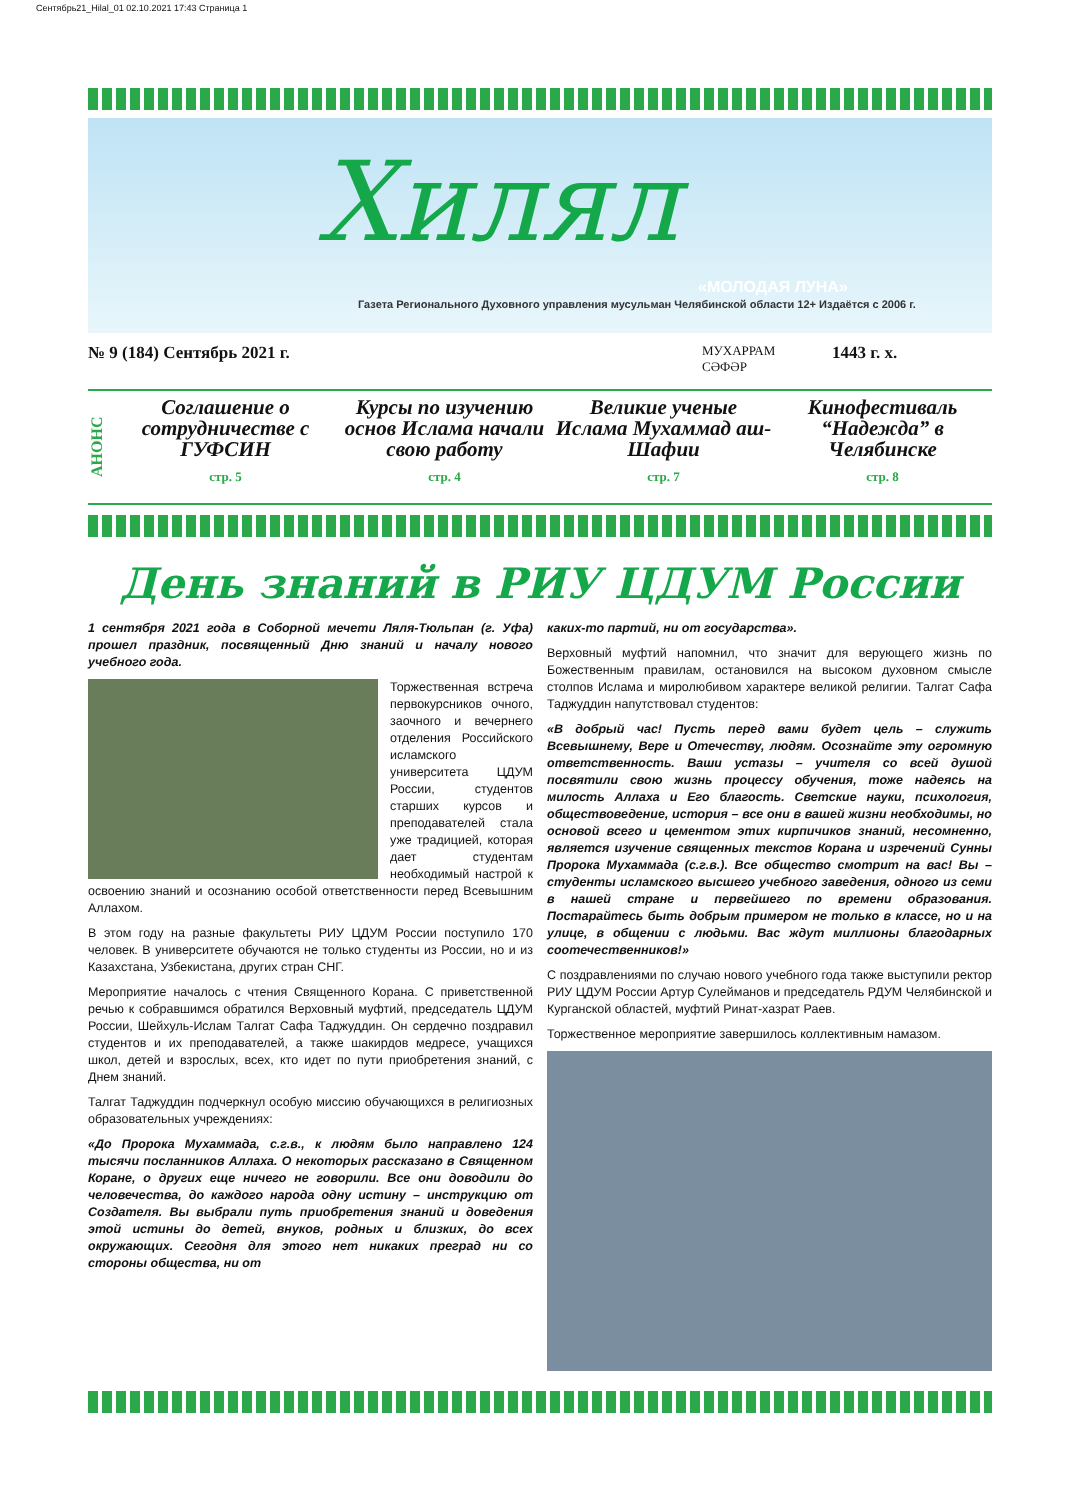Сентябрь21_Hilal_01 02.10.2021 17:43 Страница 1
Хилял
«МОЛОДАЯ ЛУНА»
Газета Регионального Духовного управления мусульман Челябинской области 12+ Издаётся с 2006 г.
№ 9 (184) Сентябрь 2021 г. МУХАРРАМ
СӘФӘР 1443 г. х.
АНОНС
Соглашение о сотрудничестве с ГУФСИН
стр. 5
Курсы по изучению основ Ислама начали свою работу
стр. 4
Великие ученые Ислама Мухаммад аш-Шафии
стр. 7
Кинофестиваль “Надежда” в Челябинске
стр. 8
День знаний в РИУ ЦДУМ России
1 сентября 2021 года в Соборной мечети Ляля-Тюльпан (г. Уфа) прошел праздник, посвященный Дню знаний и началу нового учебного года.
Торжественная встреча первокурсников очного, заочного и вечернего отделения Российского исламского университета ЦДУМ России, студентов старших курсов и преподавателей стала уже традицией, которая дает студентам необходимый настрой к освоению знаний и осознанию особой ответственности перед Всевышним Аллахом.
В этом году на разные факультеты РИУ ЦДУМ России поступило 170 человек. В университете обучаются не только студенты из России, но и из Казахстана, Узбекистана, других стран СНГ.
Мероприятие началось с чтения Священного Корана. С приветственной речью к собравшимся обратился Верховный муфтий, председатель ЦДУМ России, Шейхуль-Ислам Талгат Сафа Таджуддин. Он сердечно поздравил студентов и их преподавателей, а также шакирдов медресе, учащихся школ, детей и взрослых, всех, кто идет по пути приобретения знаний, с Днем знаний.
Талгат Таджуддин подчеркнул особую миссию обучающихся в религиозных образовательных учреждениях:
«До Пророка Мухаммада, с.г.в., к людям было направлено 124 тысячи посланников Аллаха. О некоторых рассказано в Священном Коране, о других еще ничего не говорили. Все они доводили до человечества, до каждого народа одну истину – инструкцию от Создателя. Вы выбрали путь приобретения знаний и доведения этой истины до детей, внуков, родных и близких, до всех окружающих. Сегодня для этого нет никаких преград ни со стороны общества, ни от
каких-то партий, ни от государства».
Верховный муфтий напомнил, что значит для верующего жизнь по Божественным правилам, остановился на высоком духовном смысле столпов Ислама и миролюбивом характере великой религии. Талгат Сафа Таджуддин напутствовал студентов:
«В добрый час! Пусть перед вами будет цель – служить Всевышнему, Вере и Отечеству, людям. Осознайте эту огромную ответственность. Ваши устазы – учителя со всей душой посвятили свою жизнь процессу обучения, тоже надеясь на милость Аллаха и Его благость. Светские науки, психология, обществоведение, история – все они в вашей жизни необходимы, но основой всего и цементом этих кирпичиков знаний, несомненно, является изучение священных текстов Корана и изречений Сунны Пророка Мухаммада (с.г.в.). Все общество смотрит на вас! Вы – студенты исламского высшего учебного заведения, одного из семи в нашей стране и первейшего по времени образования. Постарайтесь быть добрым примером не только в классе, но и на улице, в общении с людьми. Вас ждут миллионы благодарных соотечественников!»
С поздравлениями по случаю нового учебного года также выступили ректор РИУ ЦДУМ России Артур Сулейманов и председатель РДУМ Челябинской и Курганской областей, муфтий Ринат-хазрат Раев.
Торжественное мероприятие завершилось коллективным намазом.